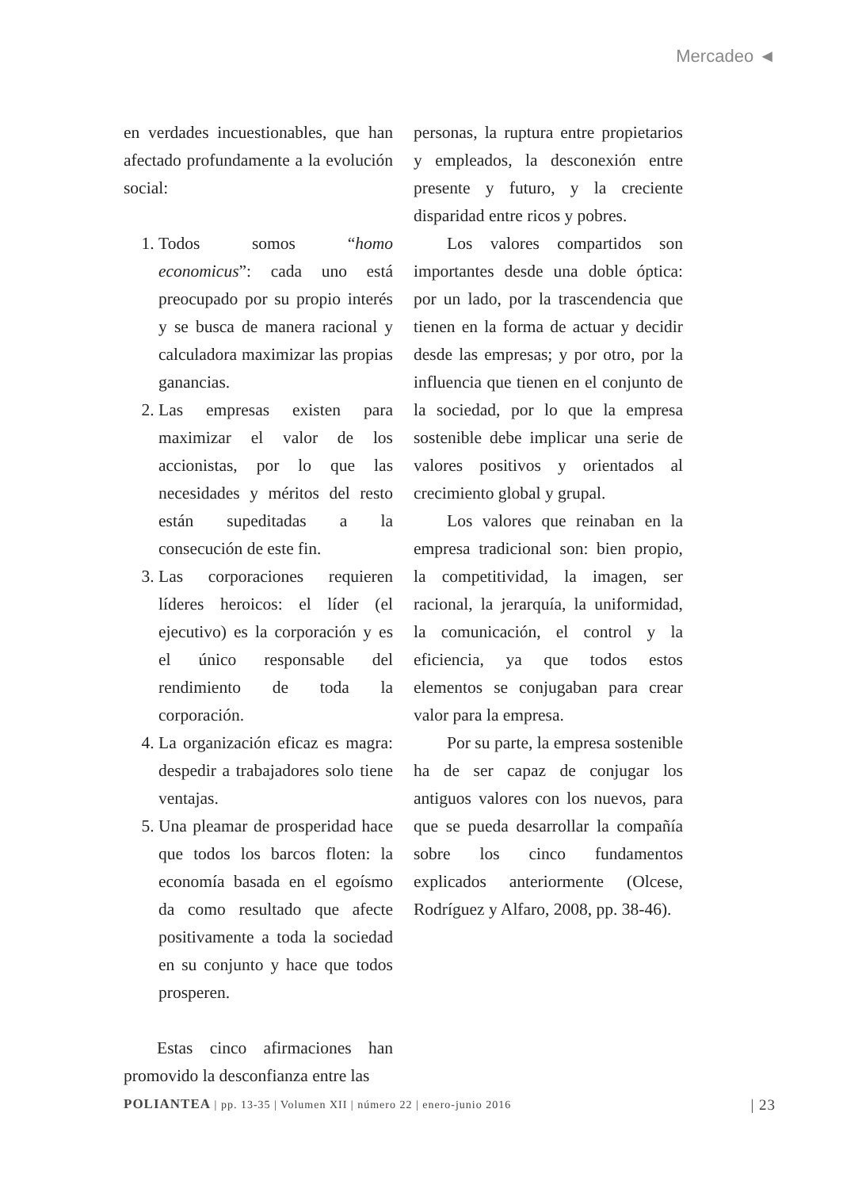Mercadeo ◄
en verdades incuestionables, que han afectado profundamente a la evolución social:
1. Todos somos “homo economicus”: cada uno está preocupado por su propio interés y se busca de manera racional y calculadora maximizar las propias ganancias.
2. Las empresas existen para maximizar el valor de los accionistas, por lo que las necesidades y méritos del resto están supeditadas a la consecución de este fin.
3. Las corporaciones requieren líderes heroicos: el líder (el ejecutivo) es la corporación y es el único responsable del rendimiento de toda la corporación.
4. La organización eficaz es magra: despedir a trabajadores solo tiene ventajas.
5. Una pleamar de prosperidad hace que todos los barcos floten: la economía basada en el egoísmo da como resultado que afecte positivamente a toda la sociedad en su conjunto y hace que todos prosperen.
Estas cinco afirmaciones han promovido la desconfianza entre las
personas, la ruptura entre propietarios y empleados, la desconexión entre presente y futuro, y la creciente disparidad entre ricos y pobres.
Los valores compartidos son importantes desde una doble óptica: por un lado, por la trascendencia que tienen en la forma de actuar y decidir desde las empresas; y por otro, por la influencia que tienen en el conjunto de la sociedad, por lo que la empresa sostenible debe implicar una serie de valores positivos y orientados al crecimiento global y grupal.
Los valores que reinaban en la empresa tradicional son: bien propio, la competitividad, la imagen, ser racional, la jerarquía, la uniformidad, la comunicación, el control y la eficiencia, ya que todos estos elementos se conjugaban para crear valor para la empresa.
Por su parte, la empresa sostenible ha de ser capaz de conjugar los antiguos valores con los nuevos, para que se pueda desarrollar la compañía sobre los cinco fundamentos explicados anteriormente (Olcese, Rodríguez y Alfaro, 2008, pp. 38-46).
POLIANTEA | pp. 13-35 | Volumen XII | número 22 | enero-junio 2016 | 23